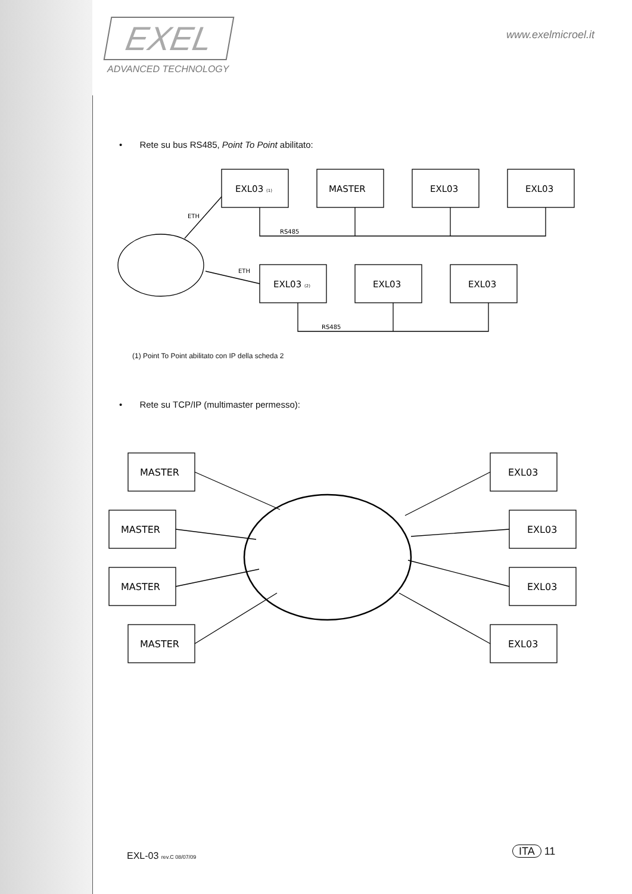EXEL
ADVANCED TECHNOLOGY
www.exelmicroel.it
• Rete su bus RS485, Point To Point abilitato:
EXL03 (1)
MASTER
EXL03
EXL03
EXL03 (2)
EXL03
EXL03
RS485
RS485
ETH
ETH
(1) Point To Point abilitato con IP della scheda 2
• Rete su TCP/IP (multimaster permesso):
MASTER
MASTER
MASTER
MASTER
EXL03
EXL03
EXL03
EXL03
EXL-03 rev.C 08/07/09 ITA 11